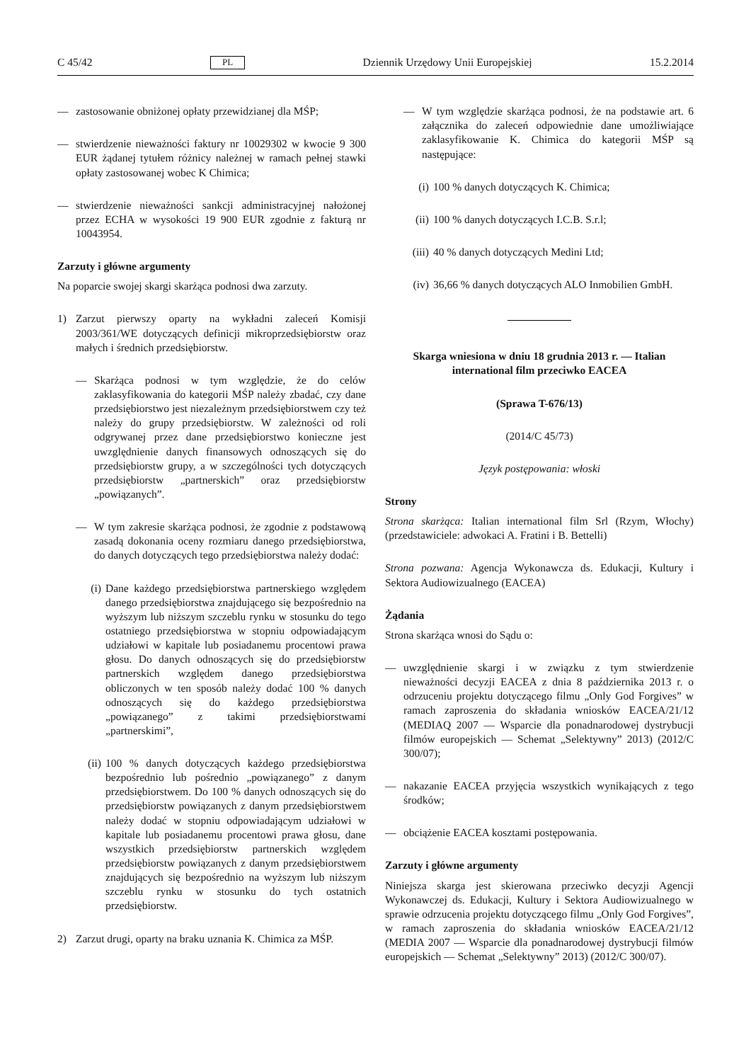C 45/42 PL Dziennik Urzędowy Unii Europejskiej 15.2.2014
— zastosowanie obniżonej opłaty przewidzianej dla MŚP;
— stwierdzenie nieważności faktury nr 10029302 w kwocie 9 300 EUR żądanej tytułem różnicy należnej w ramach pełnej stawki opłaty zastosowanej wobec K Chimica;
— stwierdzenie nieważności sankcji administracyjnej nałożonej przez ECHA w wysokości 19 900 EUR zgodnie z fakturą nr 10043954.
Zarzuty i główne argumenty
Na poparcie swojej skargi skarżąca podnosi dwa zarzuty.
1) Zarzut pierwszy oparty na wykładni zaleceń Komisji 2003/361/WE dotyczących definicji mikroprzedsiębiorstw oraz małych i średnich przedsiębiorstw.
— Skarżąca podnosi w tym względzie, że do celów zaklasyfikowania do kategorii MŚP należy zbadać, czy dane przedsiębiorstwo jest niezależnym przedsiębiorstwem czy też należy do grupy przedsiębiorstw. W zależności od roli odgrywanej przez dane przedsiębiorstwo konieczne jest uwzględnienie danych finansowych odnoszących się do przedsiębiorstw grupy, a w szczególności tych dotyczących przedsiębiorstw „partnerskich” oraz przedsiębiorstw „powiązanych”.
— W tym zakresie skarżąca podnosi, że zgodnie z podstawową zasadą dokonania oceny rozmiaru danego przedsiębiorstwa, do danych dotyczących tego przedsiębiorstwa należy dodać:
(i) Dane każdego przedsiębiorstwa partnerskiego względem danego przedsiębiorstwa znajdującego się bezpośrednio na wyższym lub niższym szczeblu rynku w stosunku do tego ostatniego przedsiębiorstwa w stopniu odpowiadającym udziałowi w kapitale lub posiadanemu procentowi prawa głosu. Do danych odnoszących się do przedsiębiorstw partnerskich względem danego przedsiębiorstwa obliczonych w ten sposób należy dodać 100 % danych odnoszących się do każdego przedsiębiorstwa „powiązanego” z takimi przedsiębiorstwami „partnerskimi”,
(ii) 100 % danych dotyczących każdego przedsiębiorstwa bezpośrednio lub pośrednio „powiązanego” z danym przedsiębiorstwem. Do 100 % danych odnoszących się do przedsiębiorstw powiązanych z danym przedsiębiorstwem należy dodać w stopniu odpowiadającym udziałowi w kapitale lub posiadanemu procentowi prawa głosu, dane wszystkich przedsiębiorstw partnerskich względem przedsiębiorstw powiązanych z danym przedsiębiorstwem znajdujących się bezpośrednio na wyższym lub niższym szczeblu rynku w stosunku do tych ostatnich przedsiębiorstw.
2) Zarzut drugi, oparty na braku uznania K. Chimica za MŚP.
— W tym względzie skarżąca podnosi, że na podstawie art. 6 załącznika do zaleceń odpowiednie dane umożliwiające zaklasyfikowanie K. Chimica do kategorii MŚP są następujące:
(i) 100 % danych dotyczących K. Chimica;
(ii) 100 % danych dotyczących I.C.B. S.r.l;
(iii) 40 % danych dotyczących Medini Ltd;
(iv) 36,66 % danych dotyczących ALO Inmobilien GmbH.
Skarga wniesiona w dniu 18 grudnia 2013 r. — Italian international film przeciwko EACEA
(Sprawa T-676/13)
(2014/C 45/73)
Język postępowania: włoski
Strony
Strona skarżąca: Italian international film Srl (Rzym, Włochy) (przedstawiciele: adwokaci A. Fratini i B. Bettelli)
Strona pozwana: Agencja Wykonawcza ds. Edukacji, Kultury i Sektora Audiowizualnego (EACEA)
Żądania
Strona skarżąca wnosi do Sądu o:
— uwzględnienie skargi i w związku z tym stwierdzenie nieważności decyzji EACEA z dnia 8 października 2013 r. o odrzuceniu projektu dotyczącego filmu „Only God Forgives” w ramach zaproszenia do składania wniosków EACEA/21/12 (MEDIAQ 2007 — Wsparcie dla ponadnarodowej dystrybucji filmów europejskich — Schemat „Selektywny” 2013) (2012/C 300/07);
— nakazanie EACEA przyjęcia wszystkich wynikających z tego środków;
— obciążenie EACEA kosztami postępowania.
Zarzuty i główne argumenty
Niniejsza skarga jest skierowana przeciwko decyzji Agencji Wykonawczej ds. Edukacji, Kultury i Sektora Audiowizualnego w sprawie odrzucenia projektu dotyczącego filmu „Only God Forgives”, w ramach zaproszenia do składania wniosków EACEA/21/12 (MEDIA 2007 — Wsparcie dla ponadnarodowej dystrybucji filmów europejskich — Schemat „Selektywny” 2013) (2012/C 300/07).